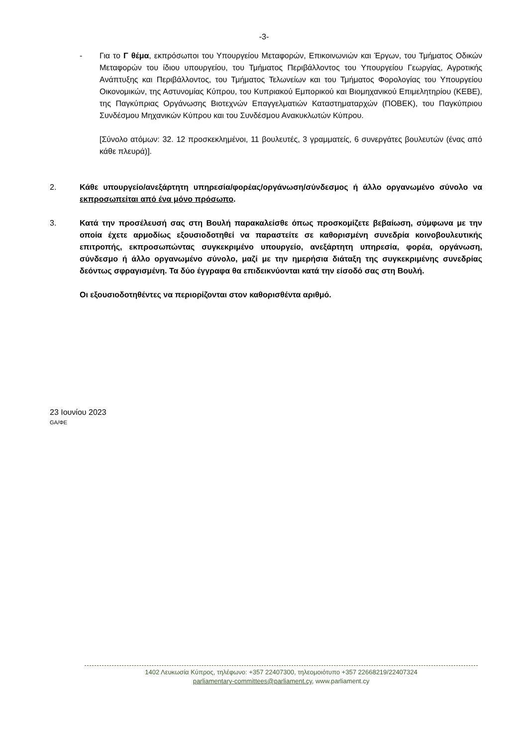-3-
- Για το Γ θέμα, εκπρόσωποι του Υπουργείου Μεταφορών, Επικοινωνιών και Έργων, του Τμήματος Οδικών Μεταφορών του ίδιου υπουργείου, του Τμήματος Περιβάλλοντος του Υπουργείου Γεωργίας, Αγροτικής Ανάπτυξης και Περιβάλλοντος, του Τμήματος Τελωνείων και του Τμήματος Φορολογίας του Υπουργείου Οικονομικών, της Αστυνομίας Κύπρου, του Κυπριακού Εμπορικού και Βιομηχανικού Επιμελητηρίου (ΚΕΒΕ), της Παγκύπριας Οργάνωσης Βιοτεχνών Επαγγελματιών Καταστηματαρχών (ΠΟΒΕΚ), του Παγκύπριου Συνδέσμου Μηχανικών Κύπρου και του Συνδέσμου Ανακυκλωτών Κύπρου.
[Σύνολο ατόμων: 32. 12 προσκεκλημένοι, 11 βουλευτές, 3 γραμματείς, 6 συνεργάτες βουλευτών (ένας από κάθε πλευρά)].
2. Κάθε υπουργείο/ανεξάρτητη υπηρεσία/φορέας/οργάνωση/σύνδεσμος ή άλλο οργανωμένο σύνολο να εκπροσωπείται από ένα μόνο πρόσωπο.
3. Κατά την προσέλευσή σας στη Βουλή παρακαλείσθε όπως προσκομίζετε βεβαίωση, σύμφωνα με την οποία έχετε αρμοδίως εξουσιοδοτηθεί να παραστείτε σε καθορισμένη συνεδρία κοινοβουλευτικής επιτροπής, εκπροσωπώντας συγκεκριμένο υπουργείο, ανεξάρτητη υπηρεσία, φορέα, οργάνωση, σύνδεσμο ή άλλο οργανωμένο σύνολο, μαζί με την ημερήσια διάταξη της συγκεκριμένης συνεδρίας δεόντως σφραγισμένη. Τα δύο έγγραφα θα επιδεικνύονται κατά την είσοδό σας στη Βουλή.
Οι εξουσιοδοτηθέντες να περιορίζονται στον καθορισθέντα αριθμό.
23 Ιουνίου 2023
GA/ΦΕ
1402 Λευκωσία Κύπρος, τηλέφωνο: +357 22407300, τηλεομοιότυπο +357 22668219/22407324
parliamentary-committees@parliament.cy, www.parliament.cy